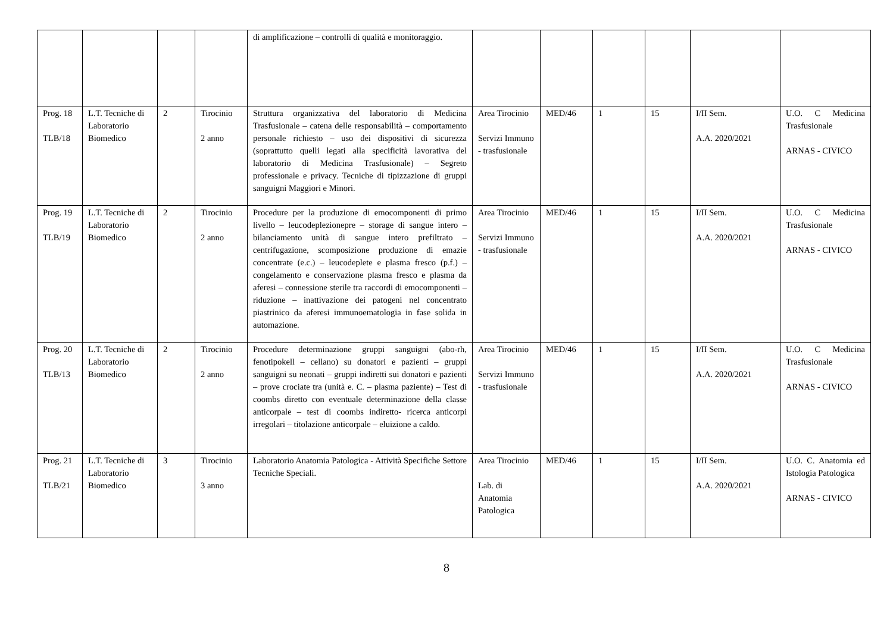| | | | | di amplificazione – controlli di qualità e monitoraggio. | | | | | | |
| Prog. 18 TLB/18 | L.T. Tecniche di Laboratorio Biomedico | 2 | Tirocinio 2 anno | Struttura organizzativa del laboratorio di Medicina Trasfusionale – catena delle responsabilità – comportamento personale richiesto – uso dei dispositivi di sicurezza (soprattutto quelli legati alla specificità lavorativa del laboratorio di Medicina Trasfusionale) – Segreto professionale e privacy. Tecniche di tipizzazione di gruppi sanguigni Maggiori e Minori. | Area Tirocinio Servizi Immuno - trasfusionale | MED/46 | 1 | 15 | I/II Sem. A.A. 2020/2021 | U.O. C Medicina Trasfusionale ARNAS - CIVICO |
| Prog. 19 TLB/19 | L.T. Tecniche di Laboratorio Biomedico | 2 | Tirocinio 2 anno | Procedure per la produzione di emocomponenti di primo livello – leucodeplezionepre – storage di sangue intero – bilanciamento unità di sangue intero prefiltrato – centrifugazione, scomposizione produzione di emazie concentrate (e.c.) – leucodeplete e plasma fresco (p.f.) – congelamento e conservazione plasma fresco e plasma da aferesi – connessione sterile tra raccordi di emocomponenti – riduzione – inattivazione dei patogeni nel concentrato piastrinico da aferesi immunoematologia in fase solida in automazione. | Area Tirocinio Servizi Immuno - trasfusionale | MED/46 | 1 | 15 | I/II Sem. A.A. 2020/2021 | U.O. C Medicina Trasfusionale ARNAS - CIVICO |
| Prog. 20 TLB/13 | L.T. Tecniche di Laboratorio Biomedico | 2 | Tirocinio 2 anno | Procedure determinazione gruppi sanguigni (abo-rh, fenotipokell – cellano) su donatori e pazienti – gruppi sanguigni su neonati – gruppi indiretti sui donatori e pazienti – prove crociate tra (unità e. C. – plasma paziente) – Test di coombs diretto con eventuale determinazione della classe anticorpale – test di coombs indiretto- ricerca anticorpi irregolari – titolazione anticorpale – eluizione a caldo. | Area Tirocinio Servizi Immuno - trasfusionale | MED/46 | 1 | 15 | I/II Sem. A.A. 2020/2021 | U.O. C Medicina Trasfusionale ARNAS - CIVICO |
| Prog. 21 TLB/21 | L.T. Tecniche di Laboratorio Biomedico | 3 | Tirocinio 3 anno | Laboratorio Anatomia Patologica - Attività Specifiche Settore Tecniche Speciali. | Area Tirocinio Lab. di Anatomia Patologica | MED/46 | 1 | 15 | I/II Sem. A.A. 2020/2021 | U.O. C. Anatomia ed Istologia Patologica ARNAS - CIVICO |
8